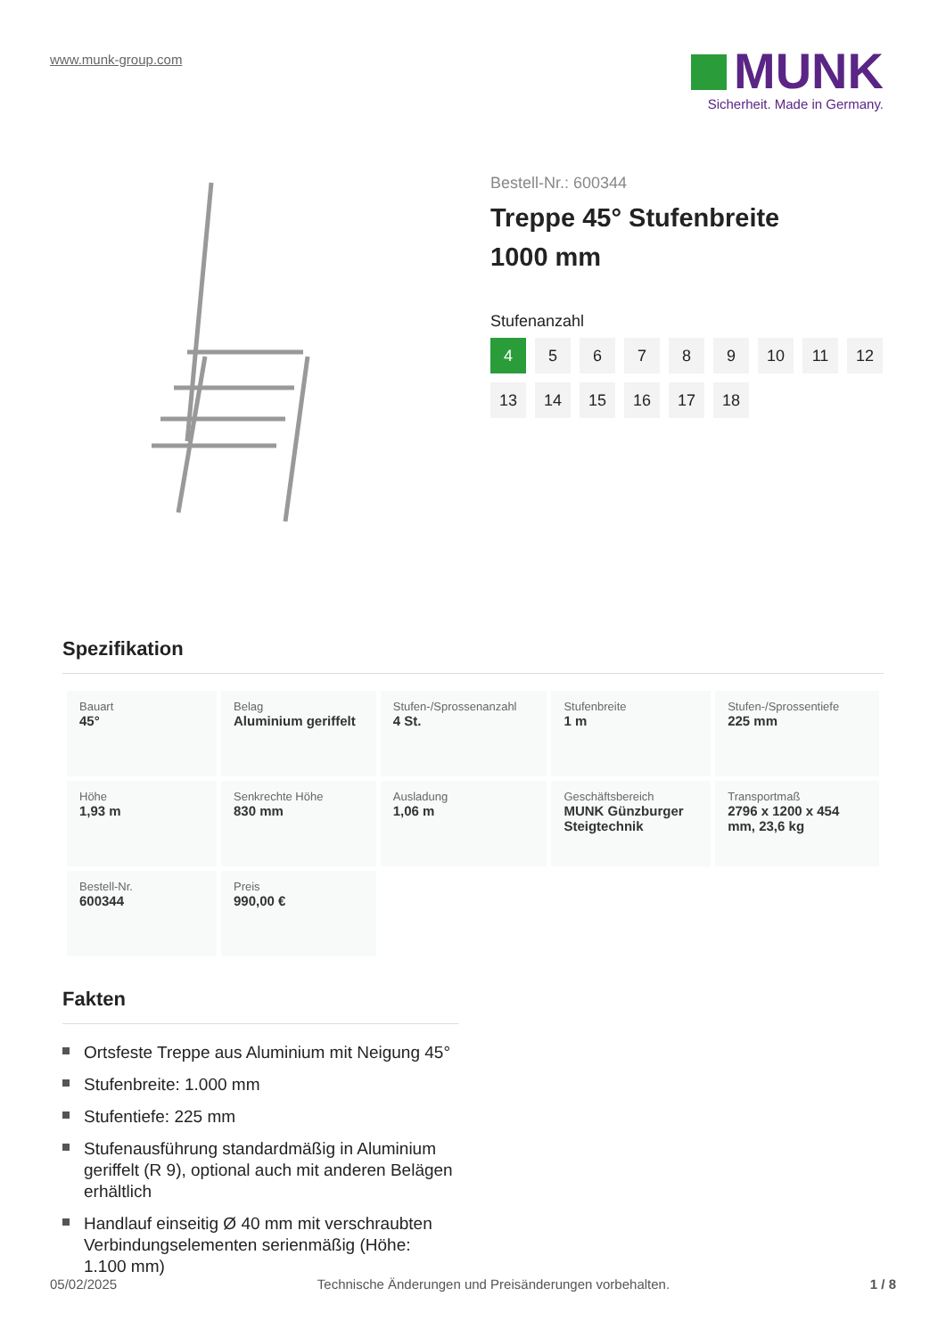www.munk-group.com
MUNK
Sicherheit. Made in Germany.
Bestell-Nr.: 600344
Treppe 45° Stufenbreite 1000 mm
Stufenanzahl
4
5
6
7
8
9
10
11
12
13
14
15
16
17
18
Spezifikation
| Bauart 45° | Belag Aluminium geriffelt | Stufen-/Sprossenanzahl 4 St. | Stufenbreite 1 m | Stufen-/Sprossentiefe 225 mm |
| Höhe 1,93 m | Senkrechte Höhe 830 mm | Ausladung 1,06 m | Geschäftsbereich MUNK Günzburger Steigtechnik | Transportmaß 2796 x 1200 x 454 mm, 23,6 kg |
| Bestell-Nr. 600344 | Preis 990,00 € | | | |
Fakten
Ortsfeste Treppe aus Aluminium mit Neigung 45°
Stufenbreite: 1.000 mm
Stufentiefe: 225 mm
Stufenausführung standardmäßig in Aluminium geriffelt (R 9), optional auch mit anderen Belägen erhältlich
Handlauf einseitig Ø 40 mm mit verschraubten Verbindungselementen serienmäßig (Höhe: 1.100 mm)
05/02/2025 Technische Änderungen und Preisänderungen vorbehalten. 1 / 8